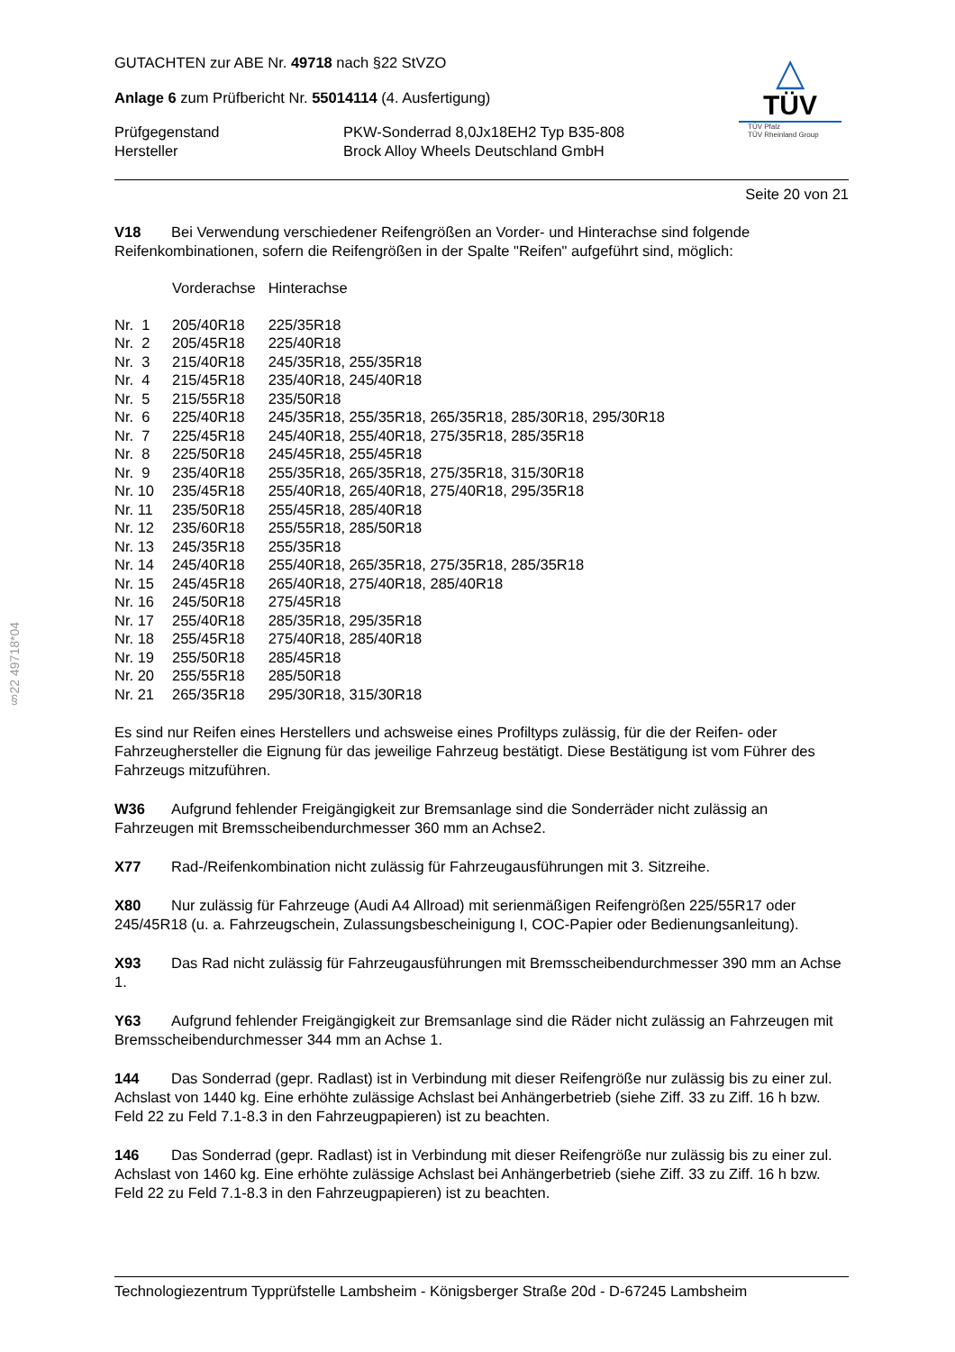§22 49718*04
GUTACHTEN zur ABE Nr. 49718 nach §22 StVZO
Anlage 6 zum Prüfbericht Nr. 55014114 (4. Ausfertigung)
| Prüfgegenstand | PKW-Sonderrad 8,0Jx18EH2 Typ B35-808 |
| Hersteller | Brock Alloy Wheels Deutschland GmbH |
△
TÜV
TÜV Pfalz
TÜV Rheinland Group
Seite 20 von 21
V18 Bei Verwendung verschiedener Reifengrößen an Vorder- und Hinterachse sind folgende Reifenkombinationen, sofern die Reifengrößen in der Spalte "Reifen" aufgeführt sind, möglich:
| | Vorderachse | Hinterachse |
| Nr. 1 | 205/40R18 | 225/35R18 |
| Nr. 2 | 205/45R18 | 225/40R18 |
| Nr. 3 | 215/40R18 | 245/35R18, 255/35R18 |
| Nr. 4 | 215/45R18 | 235/40R18, 245/40R18 |
| Nr. 5 | 215/55R18 | 235/50R18 |
| Nr. 6 | 225/40R18 | 245/35R18, 255/35R18, 265/35R18, 285/30R18, 295/30R18 |
| Nr. 7 | 225/45R18 | 245/40R18, 255/40R18, 275/35R18, 285/35R18 |
| Nr. 8 | 225/50R18 | 245/45R18, 255/45R18 |
| Nr. 9 | 235/40R18 | 255/35R18, 265/35R18, 275/35R18, 315/30R18 |
| Nr. 10 | 235/45R18 | 255/40R18, 265/40R18, 275/40R18, 295/35R18 |
| Nr. 11 | 235/50R18 | 255/45R18, 285/40R18 |
| Nr. 12 | 235/60R18 | 255/55R18, 285/50R18 |
| Nr. 13 | 245/35R18 | 255/35R18 |
| Nr. 14 | 245/40R18 | 255/40R18, 265/35R18, 275/35R18, 285/35R18 |
| Nr. 15 | 245/45R18 | 265/40R18, 275/40R18, 285/40R18 |
| Nr. 16 | 245/50R18 | 275/45R18 |
| Nr. 17 | 255/40R18 | 285/35R18, 295/35R18 |
| Nr. 18 | 255/45R18 | 275/40R18, 285/40R18 |
| Nr. 19 | 255/50R18 | 285/45R18 |
| Nr. 20 | 255/55R18 | 285/50R18 |
| Nr. 21 | 265/35R18 | 295/30R18, 315/30R18 |
Es sind nur Reifen eines Herstellers und achsweise eines Profiltyps zulässig, für die der Reifen- oder Fahrzeughersteller die Eignung für das jeweilige Fahrzeug bestätigt. Diese Bestätigung ist vom Führer des Fahrzeugs mitzuführen.
W36 Aufgrund fehlender Freigängigkeit zur Bremsanlage sind die Sonderräder nicht zulässig an Fahrzeugen mit Bremsscheibendurchmesser 360 mm an Achse2.
X77 Rad-/Reifenkombination nicht zulässig für Fahrzeugausführungen mit 3. Sitzreihe.
X80 Nur zulässig für Fahrzeuge (Audi A4 Allroad) mit serienmäßigen Reifengrößen 225/55R17 oder 245/45R18 (u. a. Fahrzeugschein, Zulassungsbescheinigung I, COC-Papier oder Bedienungsanleitung).
X93 Das Rad nicht zulässig für Fahrzeugausführungen mit Bremsscheibendurchmesser 390 mm an Achse 1.
Y63 Aufgrund fehlender Freigängigkeit zur Bremsanlage sind die Räder nicht zulässig an Fahrzeugen mit Bremsscheibendurchmesser 344 mm an Achse 1.
144 Das Sonderrad (gepr. Radlast) ist in Verbindung mit dieser Reifengröße nur zulässig bis zu einer zul. Achslast von 1440 kg. Eine erhöhte zulässige Achslast bei Anhängerbetrieb (siehe Ziff. 33 zu Ziff. 16 h bzw. Feld 22 zu Feld 7.1-8.3 in den Fahrzeugpapieren) ist zu beachten.
146 Das Sonderrad (gepr. Radlast) ist in Verbindung mit dieser Reifengröße nur zulässig bis zu einer zul. Achslast von 1460 kg. Eine erhöhte zulässige Achslast bei Anhängerbetrieb (siehe Ziff. 33 zu Ziff. 16 h bzw. Feld 22 zu Feld 7.1-8.3 in den Fahrzeugpapieren) ist zu beachten.
Technologiezentrum Typprüfstelle Lambsheim - Königsberger Straße 20d - D-67245 Lambsheim